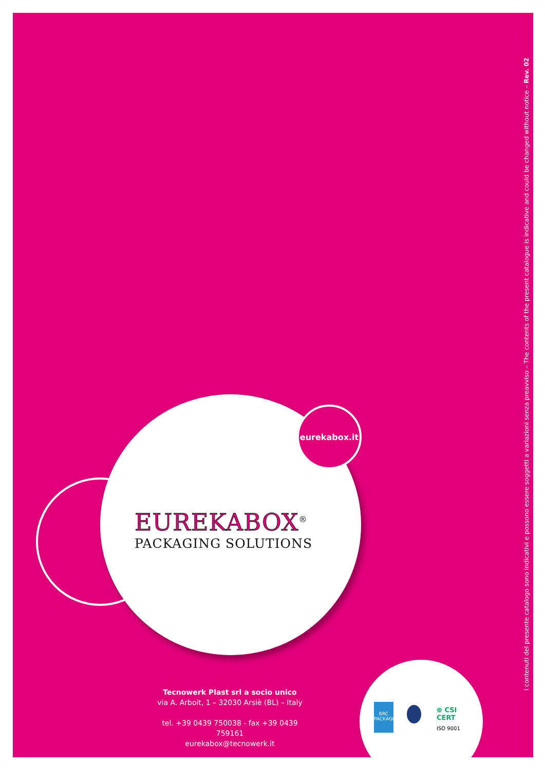eurekabox.it
EUREKABOX<sup>®</sup>
PACKAGING SOLUTIONS
Tecnowerk Plast srl a socio unico
via A. Arboit, 1 – 32030 Arsiè (BL) – Italy
tel. +39 0439 750038 - fax +39 0439 759161
eurekabox@tecnowerk.it
BRC
PACKAGING
⊕ CSI
CERT
ISO 9001
I contenuti del presente catalogo sono indicativi e possono essere soggetti a variazioni senza preavviso – The contents of the present catalogue is indicative and could be changed without notice – Rev. 02